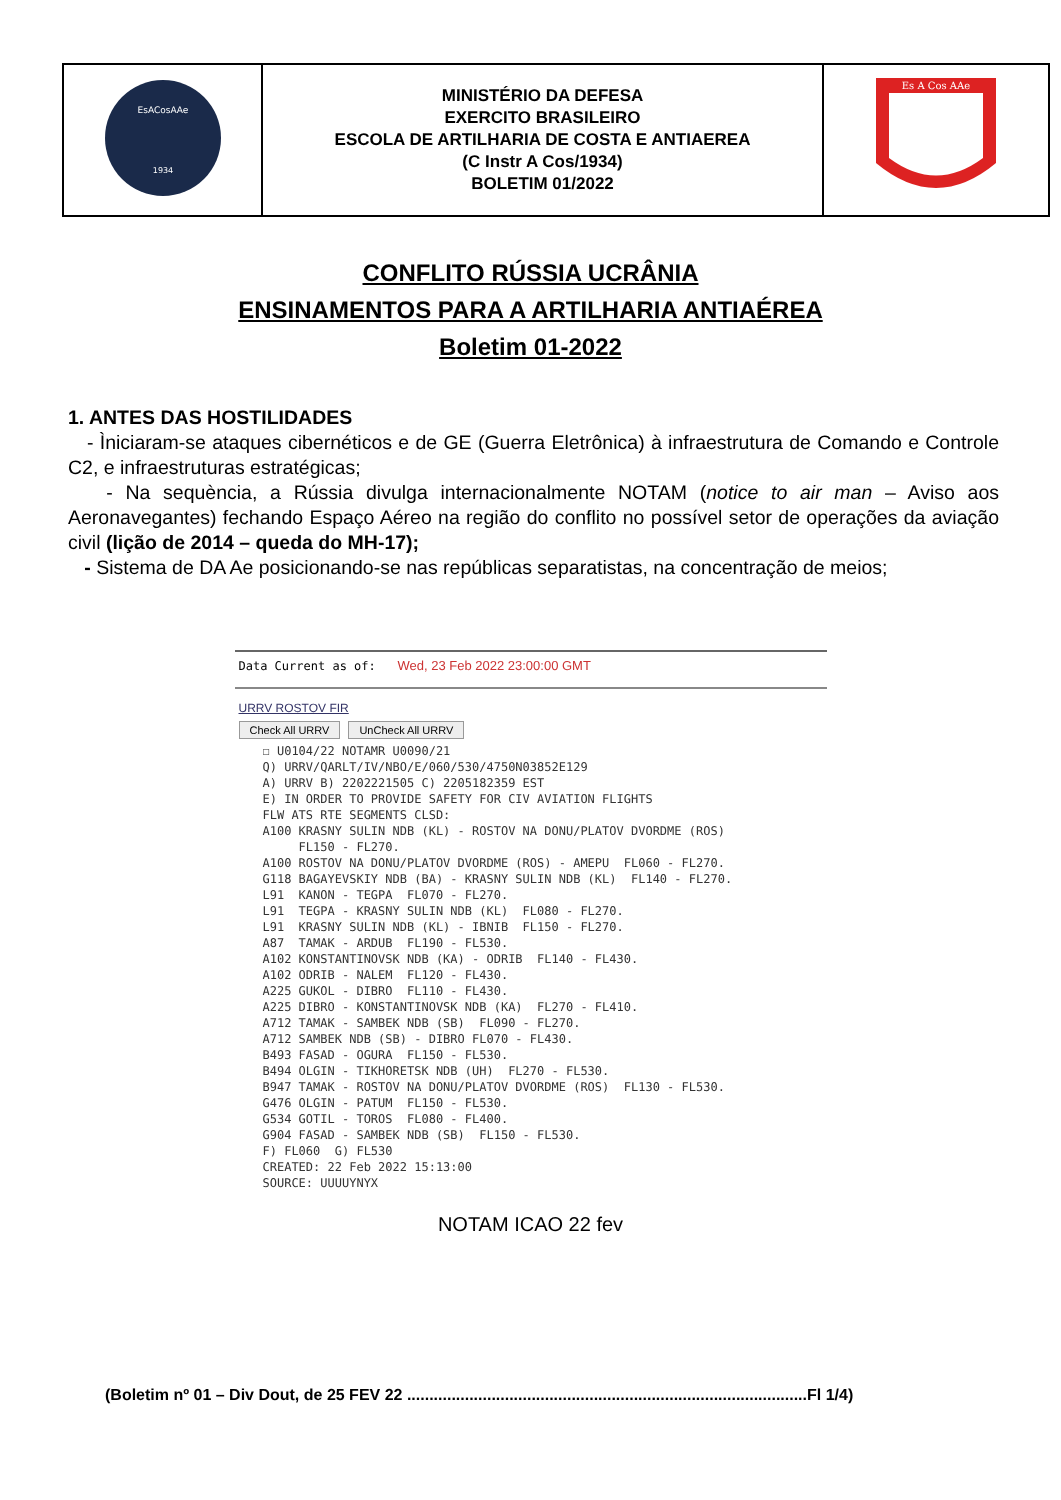| EsACosAAe 1934 | MINISTÉRIO DA DEFESA EXERCITO BRASILEIRO ESCOLA DE ARTILHARIA DE COSTA E ANTIAEREA (C Instr A Cos/1934) BOLETIM 01/2022 | Es A Cos AAe |
CONFLITO RÚSSIA UCRÂNIA
ENSINAMENTOS PARA A ARTILHARIA ANTIAÉREA
Boletim 01-2022
1. ANTES DAS HOSTILIDADES
- Ìniciaram-se ataques cibernéticos e de GE (Guerra Eletrônica) à infraestrutura de Comando e Controle C2, e infraestruturas estratégicas;
- Na sequència, a Rússia divulga internacionalmente NOTAM (notice to air man – Aviso aos Aeronavegantes) fechando Espaço Aéreo na região do conflito no possível setor de operações da aviação civil (lição de 2014 – queda do MH-17);
- Sistema de DA Ae posicionando-se nas repúblicas separatistas, na concentração de meios;
Data Current as of: Wed, 23 Feb 2022 23:00:00 GMT
URRV ROSTOV FIR
Check All URRV UnCheck All URRV
☐ U0104/22 NOTAMR U0090/21
Q) URRV/QARLT/IV/NBO/E/060/530/4750N03852E129
A) URRV B) 2202221505 C) 2205182359 EST
E) IN ORDER TO PROVIDE SAFETY FOR CIV AVIATION FLIGHTS
FLW ATS RTE SEGMENTS CLSD:
A100 KRASNY SULIN NDB (KL) - ROSTOV NA DONU/PLATOV DVORDME (ROS)
     FL150 - FL270.
A100 ROSTOV NA DONU/PLATOV DVORDME (ROS) - AMEPU  FL060 - FL270.
G118 BAGAYEVSKIY NDB (BA) - KRASNY SULIN NDB (KL)  FL140 - FL270.
L91  KANON - TEGPA  FL070 - FL270.
L91  TEGPA - KRASNY SULIN NDB (KL)  FL080 - FL270.
L91  KRASNY SULIN NDB (KL) - IBNIB  FL150 - FL270.
A87  TAMAK - ARDUB  FL190 - FL530.
A102 KONSTANTINOVSK NDB (KA) - ODRIB  FL140 - FL430.
A102 ODRIB - NALEM  FL120 - FL430.
A225 GUKOL - DIBRO  FL110 - FL430.
A225 DIBRO - KONSTANTINOVSK NDB (KA)  FL270 - FL410.
A712 TAMAK - SAMBEK NDB (SB)  FL090 - FL270.
A712 SAMBEK NDB (SB) - DIBRO FL070 - FL430.
B493 FASAD - OGURA  FL150 - FL530.
B494 OLGIN - TIKHORETSK NDB (UH)  FL270 - FL530.
B947 TAMAK - ROSTOV NA DONU/PLATOV DVORDME (ROS)  FL130 - FL530.
G476 OLGIN - PATUM  FL150 - FL530.
G534 GOTIL - TOROS  FL080 - FL400.
G904 FASAD - SAMBEK NDB (SB)  FL150 - FL530.
F) FL060  G) FL530
CREATED: 22 Feb 2022 15:13:00
SOURCE: UUUUYNYX
NOTAM ICAO 22 fev
(Boletim nº 01 – Div Dout, de 25 FEV 22 ..........................................................................................Fl 1/4)